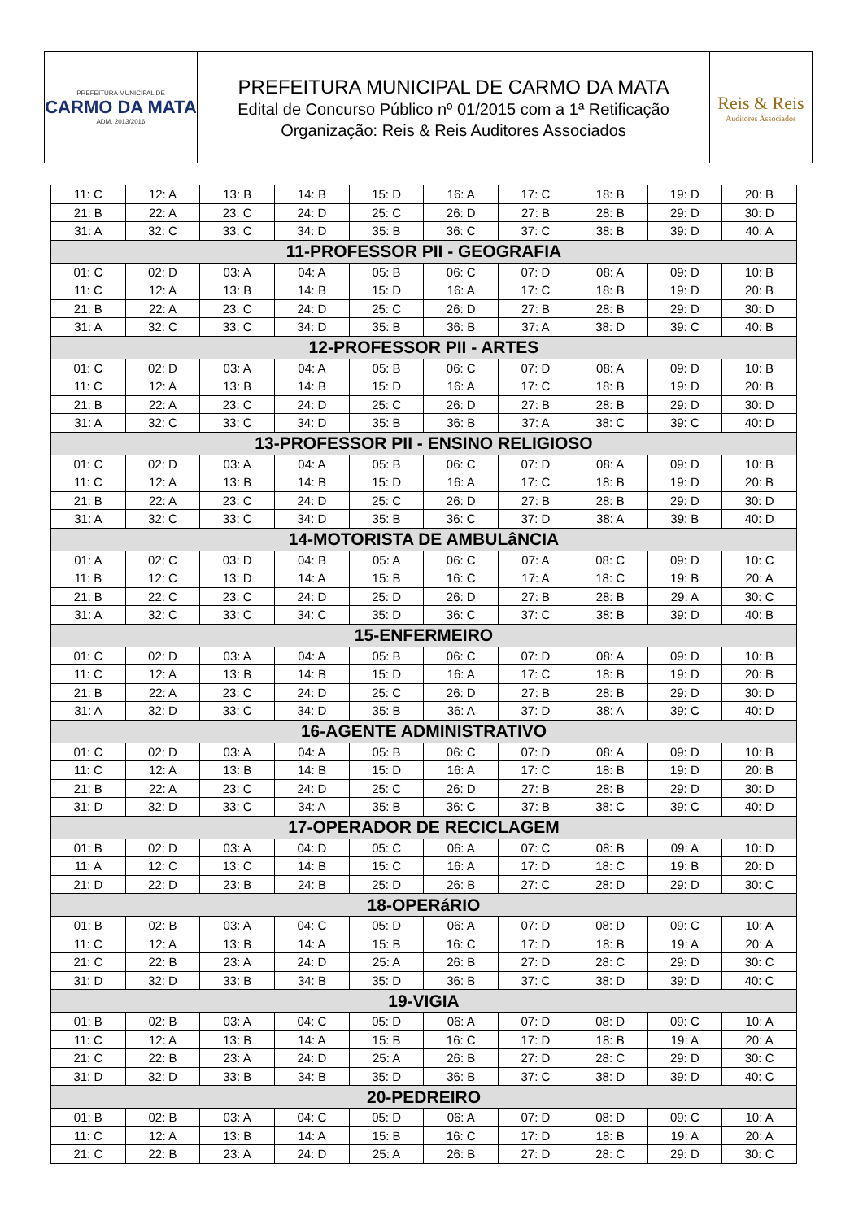PREFEITURA MUNICIPAL DE
CARMO DA MATA
ADM. 2013/2016
PREFEITURA MUNICIPAL DE CARMO DA MATA
Edital de Concurso Público nº 01/2015 com a 1ª Retificação
Organização: Reis & Reis Auditores Associados
Reis & Reis
Auditores Associados
| 11: C | 12: A | 13: B | 14: B | 15: D | 16: A | 17: C | 18: B | 19: D | 20: B |
| 21: B | 22: A | 23: C | 24: D | 25: C | 26: D | 27: B | 28: B | 29: D | 30: D |
| 31: A | 32: C | 33: C | 34: D | 35: B | 36: C | 37: C | 38: B | 39: D | 40: A |
| 11-PROFESSOR PII - GEOGRAFIA | | | | | | | | | |
| 01: C | 02: D | 03: A | 04: A | 05: B | 06: C | 07: D | 08: A | 09: D | 10: B |
| 11: C | 12: A | 13: B | 14: B | 15: D | 16: A | 17: C | 18: B | 19: D | 20: B |
| 21: B | 22: A | 23: C | 24: D | 25: C | 26: D | 27: B | 28: B | 29: D | 30: D |
| 31: A | 32: C | 33: C | 34: D | 35: B | 36: B | 37: A | 38: D | 39: C | 40: B |
| 12-PROFESSOR PII - ARTES | | | | | | | | | |
| 01: C | 02: D | 03: A | 04: A | 05: B | 06: C | 07: D | 08: A | 09: D | 10: B |
| 11: C | 12: A | 13: B | 14: B | 15: D | 16: A | 17: C | 18: B | 19: D | 20: B |
| 21: B | 22: A | 23: C | 24: D | 25: C | 26: D | 27: B | 28: B | 29: D | 30: D |
| 31: A | 32: C | 33: C | 34: D | 35: B | 36: B | 37: A | 38: C | 39: C | 40: D |
| 13-PROFESSOR PII - ENSINO RELIGIOSO | | | | | | | | | |
| 01: C | 02: D | 03: A | 04: A | 05: B | 06: C | 07: D | 08: A | 09: D | 10: B |
| 11: C | 12: A | 13: B | 14: B | 15: D | 16: A | 17: C | 18: B | 19: D | 20: B |
| 21: B | 22: A | 23: C | 24: D | 25: C | 26: D | 27: B | 28: B | 29: D | 30: D |
| 31: A | 32: C | 33: C | 34: D | 35: B | 36: C | 37: D | 38: A | 39: B | 40: D |
| 14-MOTORISTA DE AMBULâNCIA | | | | | | | | | |
| 01: A | 02: C | 03: D | 04: B | 05: A | 06: C | 07: A | 08: C | 09: D | 10: C |
| 11: B | 12: C | 13: D | 14: A | 15: B | 16: C | 17: A | 18: C | 19: B | 20: A |
| 21: B | 22: C | 23: C | 24: D | 25: D | 26: D | 27: B | 28: B | 29: A | 30: C |
| 31: A | 32: C | 33: C | 34: C | 35: D | 36: C | 37: C | 38: B | 39: D | 40: B |
| 15-ENFERMEIRO | | | | | | | | | |
| 01: C | 02: D | 03: A | 04: A | 05: B | 06: C | 07: D | 08: A | 09: D | 10: B |
| 11: C | 12: A | 13: B | 14: B | 15: D | 16: A | 17: C | 18: B | 19: D | 20: B |
| 21: B | 22: A | 23: C | 24: D | 25: C | 26: D | 27: B | 28: B | 29: D | 30: D |
| 31: A | 32: D | 33: C | 34: D | 35: B | 36: A | 37: D | 38: A | 39: C | 40: D |
| 16-AGENTE ADMINISTRATIVO | | | | | | | | | |
| 01: C | 02: D | 03: A | 04: A | 05: B | 06: C | 07: D | 08: A | 09: D | 10: B |
| 11: C | 12: A | 13: B | 14: B | 15: D | 16: A | 17: C | 18: B | 19: D | 20: B |
| 21: B | 22: A | 23: C | 24: D | 25: C | 26: D | 27: B | 28: B | 29: D | 30: D |
| 31: D | 32: D | 33: C | 34: A | 35: B | 36: C | 37: B | 38: C | 39: C | 40: D |
| 17-OPERADOR DE RECICLAGEM | | | | | | | | | |
| 01: B | 02: D | 03: A | 04: D | 05: C | 06: A | 07: C | 08: B | 09: A | 10: D |
| 11: A | 12: C | 13: C | 14: B | 15: C | 16: A | 17: D | 18: C | 19: B | 20: D |
| 21: D | 22: D | 23: B | 24: B | 25: D | 26: B | 27: C | 28: D | 29: D | 30: C |
| 18-OPERáRIO | | | | | | | | | |
| 01: B | 02: B | 03: A | 04: C | 05: D | 06: A | 07: D | 08: D | 09: C | 10: A |
| 11: C | 12: A | 13: B | 14: A | 15: B | 16: C | 17: D | 18: B | 19: A | 20: A |
| 21: C | 22: B | 23: A | 24: D | 25: A | 26: B | 27: D | 28: C | 29: D | 30: C |
| 31: D | 32: D | 33: B | 34: B | 35: D | 36: B | 37: C | 38: D | 39: D | 40: C |
| 19-VIGIA | | | | | | | | | |
| 01: B | 02: B | 03: A | 04: C | 05: D | 06: A | 07: D | 08: D | 09: C | 10: A |
| 11: C | 12: A | 13: B | 14: A | 15: B | 16: C | 17: D | 18: B | 19: A | 20: A |
| 21: C | 22: B | 23: A | 24: D | 25: A | 26: B | 27: D | 28: C | 29: D | 30: C |
| 31: D | 32: D | 33: B | 34: B | 35: D | 36: B | 37: C | 38: D | 39: D | 40: C |
| 20-PEDREIRO | | | | | | | | | |
| 01: B | 02: B | 03: A | 04: C | 05: D | 06: A | 07: D | 08: D | 09: C | 10: A |
| 11: C | 12: A | 13: B | 14: A | 15: B | 16: C | 17: D | 18: B | 19: A | 20: A |
| 21: C | 22: B | 23: A | 24: D | 25: A | 26: B | 27: D | 28: C | 29: D | 30: C |